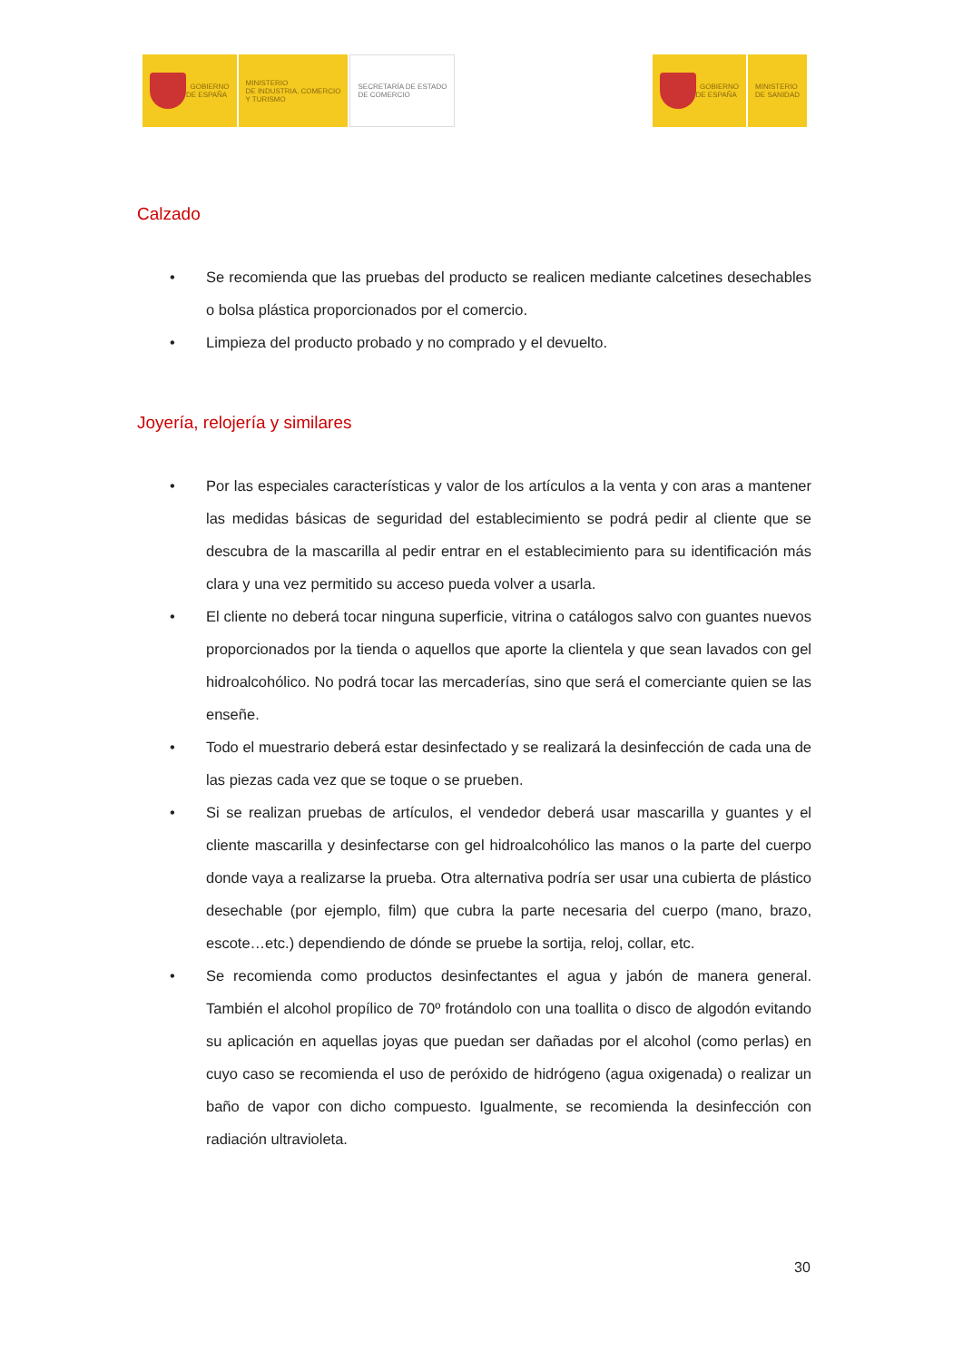GOBIERNO
DE ESPAÑA
MINISTERIO
DE INDUSTRIA, COMERCIO
Y TURISMO
SECRETARÍA DE ESTADO
DE COMERCIO
GOBIERNO
DE ESPAÑA
MINISTERIO
DE SANIDAD
Calzado
• Se recomienda que las pruebas del producto se realicen mediante calcetines desechables o bolsa plástica proporcionados por el comercio.
• Limpieza del producto probado y no comprado y el devuelto.
Joyería, relojería y similares
• Por las especiales características y valor de los artículos a la venta y con aras a mantener las medidas básicas de seguridad del establecimiento se podrá pedir al cliente que se descubra de la mascarilla al pedir entrar en el establecimiento para su identificación más clara y una vez permitido su acceso pueda volver a usarla.
• El cliente no deberá tocar ninguna superficie, vitrina o catálogos salvo con guantes nuevos proporcionados por la tienda o aquellos que aporte la clientela y que sean lavados con gel hidroalcohólico. No podrá tocar las mercaderías, sino que será el comerciante quien se las enseñe.
• Todo el muestrario deberá estar desinfectado y se realizará la desinfección de cada una de las piezas cada vez que se toque o se prueben.
• Si se realizan pruebas de artículos, el vendedor deberá usar mascarilla y guantes y el cliente mascarilla y desinfectarse con gel hidroalcohólico las manos o la parte del cuerpo donde vaya a realizarse la prueba. Otra alternativa podría ser usar una cubierta de plástico desechable (por ejemplo, film) que cubra la parte necesaria del cuerpo (mano, brazo, escote…etc.) dependiendo de dónde se pruebe la sortija, reloj, collar, etc.
• Se recomienda como productos desinfectantes el agua y jabón de manera general. También el alcohol propílico de 70º frotándolo con una toallita o disco de algodón evitando su aplicación en aquellas joyas que puedan ser dañadas por el alcohol (como perlas) en cuyo caso se recomienda el uso de peróxido de hidrógeno (agua oxigenada) o realizar un baño de vapor con dicho compuesto. Igualmente, se recomienda la desinfección con radiación ultravioleta.
30